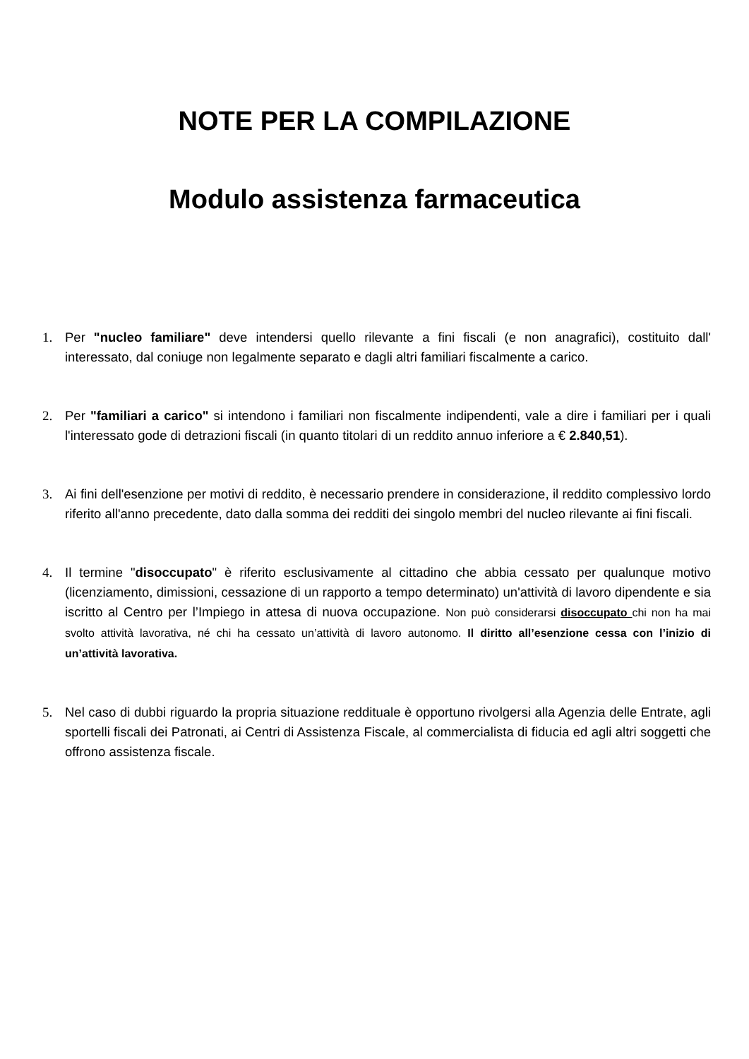NOTE PER LA COMPILAZIONE
Modulo assistenza farmaceutica
1. Per "nucleo familiare" deve intendersi quello rilevante a fini fiscali (e non anagrafici), costituito dall' interessato, dal coniuge non legalmente separato e dagli altri familiari fiscalmente a carico.
2. Per "familiari a carico" si intendono i familiari non fiscalmente indipendenti, vale a dire i familiari per i quali l'interessato gode di detrazioni fiscali (in quanto titolari di un reddito annuo inferiore a € 2.840,51).
3. Ai fini dell'esenzione per motivi di reddito, è necessario prendere in considerazione, il reddito complessivo lordo riferito all'anno precedente, dato dalla somma dei redditi dei singolo membri del nucleo rilevante ai fini fiscali.
4. Il termine "disoccupato" è riferito esclusivamente al cittadino che abbia cessato per qualunque motivo (licenziamento, dimissioni, cessazione di un rapporto a tempo determinato) un'attività di lavoro dipendente e sia iscritto al Centro per l’Impiego in attesa di nuova occupazione. Non può considerarsi disoccupato chi non ha mai svolto attività lavorativa, né chi ha cessato un’attività di lavoro autonomo. Il diritto all’esenzione cessa con l’inizio di un’attività lavorativa.
5. Nel caso di dubbi riguardo la propria situazione reddituale è opportuno rivolgersi alla Agenzia delle Entrate, agli sportelli fiscali dei Patronati, ai Centri di Assistenza Fiscale, al commercialista di fiducia ed agli altri soggetti che offrono assistenza fiscale.